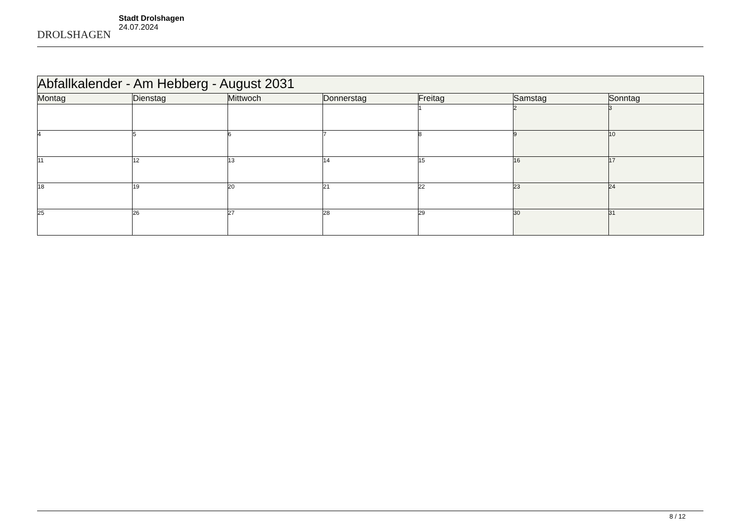DROLSHAGEN
Stadt Drolshagen
24.07.2024
| Abfallkalender - Am Hebberg - August 2031 | | | | | | |
| Montag | Dienstag | Mittwoch | Donnerstag | Freitag | Samstag | Sonntag |
| | | | | 1 | 2 | 3 |
| 4 | 5 | 6 | 7 | 8 | 9 | 10 |
| 11 | 12 | 13 | 14 | 15 | 16 | 17 |
| 18 | 19 | 20 | 21 | 22 | 23 | 24 |
| 25 | 26 | 27 | 28 | 29 | 30 | 31 |
8 / 12